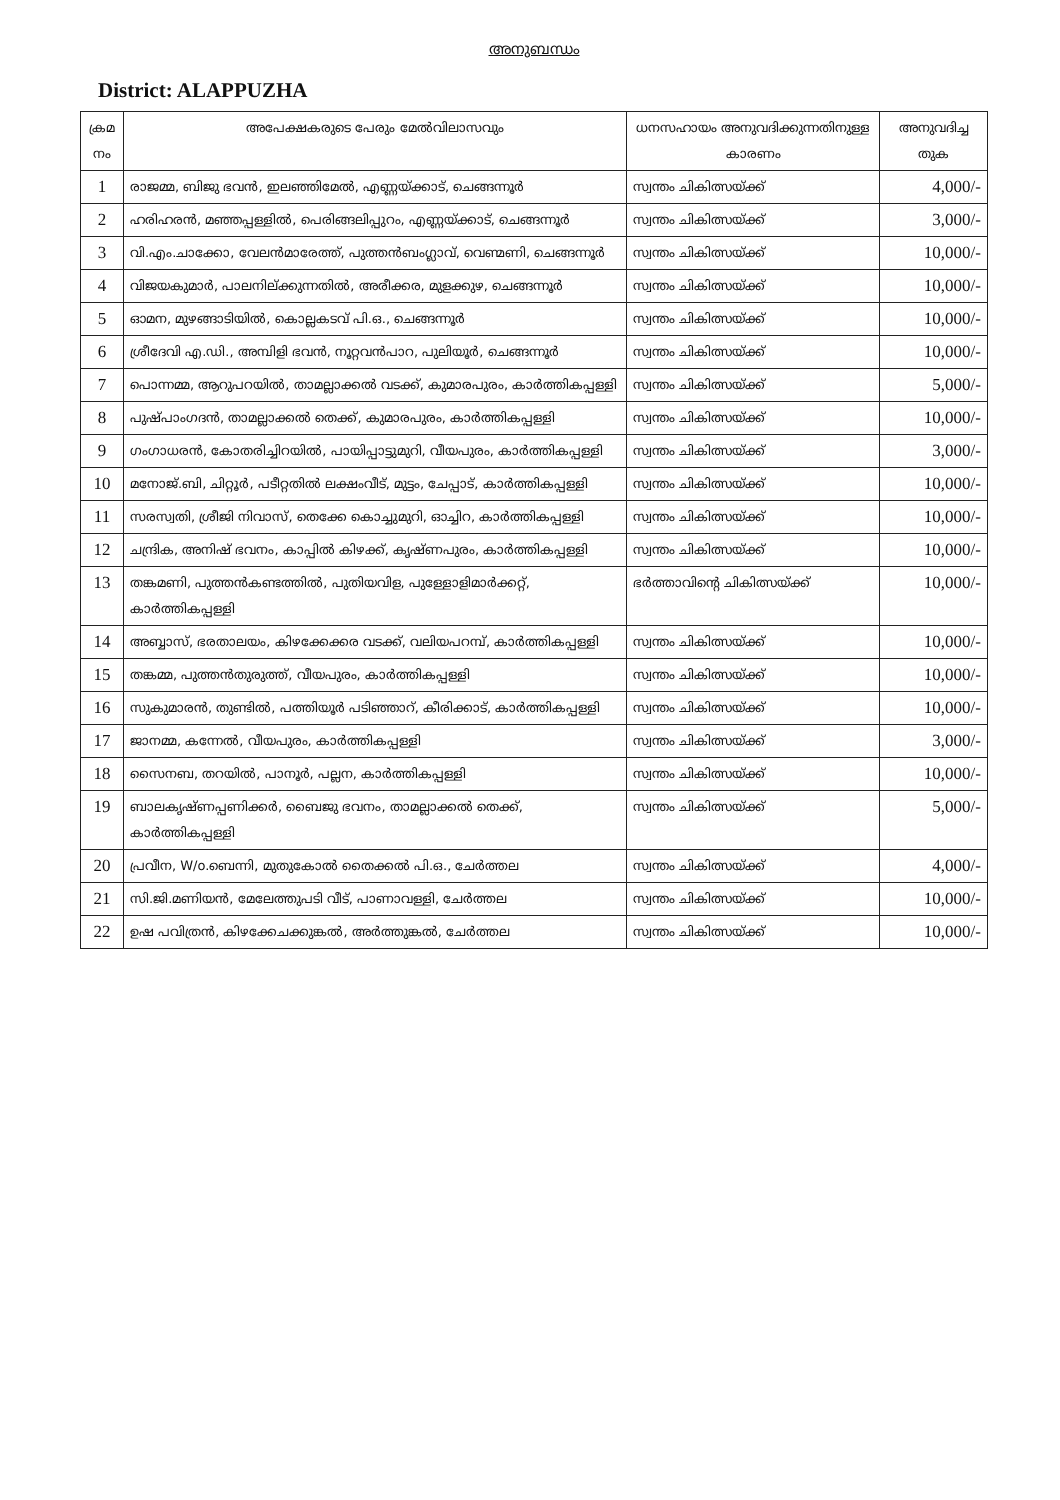അനുബന്ധം
District: ALAPPUZHA
| ക്രമ നം | അപേക്ഷകരുടെ പേരും മേൽവിലാസവും | ധനസഹായം അനുവദിക്കുന്നതിനുള്ള കാരണം | അനുവദിച്ച തുക |
| --- | --- | --- | --- |
| 1 | രാജമ്മ, ബിജു ഭവൻ, ഇലഞ്ഞിമേൽ, എണ്ണയ്ക്കാട്, ചെങ്ങന്നൂർ | സ്വന്തം ചികിത്സയ്ക്ക് | 4,000/- |
| 2 | ഹരിഹരൻ, മഞ്ഞപ്പള്ളിൽ, പെരിങ്ങലിപ്പുറം, എണ്ണയ്ക്കാട്, ചെങ്ങന്നൂർ | സ്വന്തം ചികിത്സയ്ക്ക് | 3,000/- |
| 3 | വി.എം.ചാക്കോ, വേലൻമാരേത്ത്, പുത്തൻബംഗ്ലാവ്, വെണ്മണി, ചെങ്ങന്നൂർ | സ്വന്തം ചികിത്സയ്ക്ക് | 10,000/- |
| 4 | വിജയകുമാർ, പാലനില്ക്കുന്നതിൽ, അരീക്കര, മുളക്കുഴ, ചെങ്ങന്നൂർ | സ്വന്തം ചികിത്സയ്ക്ക് | 10,000/- |
| 5 | ഓമന, മുഴങ്ങാടിയിൽ, കൊല്ലകടവ് പി.ഒ., ചെങ്ങന്നൂർ | സ്വന്തം ചികിത്സയ്ക്ക് | 10,000/- |
| 6 | ശ്രീദേവി എ.ഡി., അമ്പിളി ഭവൻ, നൂറ്റവൻപാറ, പുലിയൂർ, ചെങ്ങന്നൂർ | സ്വന്തം ചികിത്സയ്ക്ക് | 10,000/- |
| 7 | പൊന്നമ്മ, ആറുപറയിൽ, താമല്ലാക്കൽ വടക്ക്, കുമാരപുരം, കാർത്തികപ്പള്ളി | സ്വന്തം ചികിത്സയ്ക്ക് | 5,000/- |
| 8 | പുഷ്പാംഗദൻ, താമല്ലാക്കൽ തെക്ക്, കുമാരപുരം, കാർത്തികപ്പള്ളി | സ്വന്തം ചികിത്സയ്ക്ക് | 10,000/- |
| 9 | ഗംഗാധരൻ, കോതരിച്ചിറയിൽ, പായിപ്പാട്ടുമുറി, വീയപുരം, കാർത്തികപ്പള്ളി | സ്വന്തം ചികിത്സയ്ക്ക് | 3,000/- |
| 10 | മനോജ്.ബി, ചിറ്റൂർ, പടീറ്റതിൽ ലക്ഷംവീട്, മുട്ടം, ചേപ്പാട്, കാർത്തികപ്പള്ളി | സ്വന്തം ചികിത്സയ്ക്ക് | 10,000/- |
| 11 | സരസ്വതി, ശ്രീജി നിവാസ്, തെക്കേ കൊച്ചുമുറി, ഓച്ചിറ, കാർത്തികപ്പള്ളി | സ്വന്തം ചികിത്സയ്ക്ക് | 10,000/- |
| 12 | ചന്ദ്രിക, അനിഷ് ഭവനം, കാപ്പിൽ കിഴക്ക്, കൃഷ്ണപുരം, കാർത്തികപ്പള്ളി | സ്വന്തം ചികിത്സയ്ക്ക് | 10,000/- |
| 13 | തങ്കമണി, പുത്തൻകണ്ടത്തിൽ, പുതിയവിള, പുള്ളോളിമാർക്കറ്റ്, കാർത്തികപ്പള്ളി | ഭർത്താവിന്റെ ചികിത്സയ്ക്ക് | 10,000/- |
| 14 | അബ്ബാസ്, ഭരതാലയം, കിഴക്കേക്കര വടക്ക്, വലിയപറമ്പ്, കാർത്തികപ്പള്ളി | സ്വന്തം ചികിത്സയ്ക്ക് | 10,000/- |
| 15 | തങ്കമ്മ, പുത്തൻതുരുത്ത്, വീയപുരം, കാർത്തികപ്പള്ളി | സ്വന്തം ചികിത്സയ്ക്ക് | 10,000/- |
| 16 | സുകുമാരൻ, തുണ്ടിൽ, പത്തിയൂർ പടിഞ്ഞാറ്, കീരിക്കാട്, കാർത്തികപ്പള്ളി | സ്വന്തം ചികിത്സയ്ക്ക് | 10,000/- |
| 17 | ജാനമ്മ, കന്നേൽ, വീയപുരം, കാർത്തികപ്പള്ളി | സ്വന്തം ചികിത്സയ്ക്ക് | 3,000/- |
| 18 | സൈനബ, തറയിൽ, പാനൂർ, പല്ലന, കാർത്തികപ്പള്ളി | സ്വന്തം ചികിത്സയ്ക്ക് | 10,000/- |
| 19 | ബാലകൃഷ്ണപ്പണിക്കർ, ബൈജു ഭവനം, താമല്ലാക്കൽ തെക്ക്, കാർത്തികപ്പള്ളി | സ്വന്തം ചികിത്സയ്ക്ക് | 5,000/- |
| 20 | പ്രവീന, W/o.ബെന്നി, മുതുകോൽ തൈക്കൽ പി.ഒ., ചേർത്തല | സ്വന്തം ചികിത്സയ്ക്ക് | 4,000/- |
| 21 | സി.ജി.മണിയൻ, മേലേത്തുപടി വീട്, പാണാവള്ളി, ചേർത്തല | സ്വന്തം ചികിത്സയ്ക്ക് | 10,000/- |
| 22 | ഉഷ പവിത്രൻ, കിഴക്കേചക്കുങ്കൽ, അർത്തുങ്കൽ, ചേർത്തല | സ്വന്തം ചികിത്സയ്ക്ക് | 10,000/- |